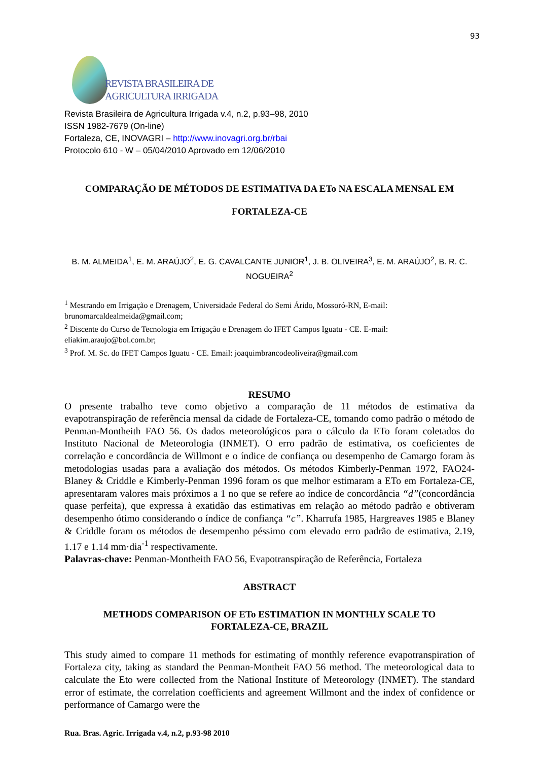93
REVISTA BRASILEIRA DE
AGRICULTURA IRRIGADA
Revista Brasileira de Agricultura Irrigada v.4, n.2, p.93–98, 2010
ISSN 1982-7679 (On-line)
Fortaleza, CE, INOVAGRI – http://www.inovagri.org.br/rbai
Protocolo 610 - W – 05/04/2010 Aprovado em 12/06/2010
COMPARAÇÃO DE MÉTODOS DE ESTIMATIVA DA ETo NA ESCALA MENSAL EM
FORTALEZA-CE
B. M. ALMEIDA<sup>1</sup>, E. M. ARAÚJO<sup>2</sup>, E. G. CAVALCANTE JUNIOR<sup>1</sup>, J. B. OLIVEIRA<sup>3</sup>, E. M. ARAÚJO<sup>2</sup>, B. R. C. NOGUEIRA<sup>2</sup>
<sup>1</sup> Mestrando em Irrigação e Drenagem, Universidade Federal do Semi Árido, Mossoró-RN, E-mail: brunomarcaldealmeida@gmail.com;
<sup>2</sup> Discente do Curso de Tecnologia em Irrigação e Drenagem do IFET Campos Iguatu - CE. E-mail: eliakim.araujo@bol.com.br;
<sup>3</sup> Prof. M. Sc. do IFET Campos Iguatu - CE. Email: joaquimbrancodeoliveira@gmail.com
RESUMO
O presente trabalho teve como objetivo a comparação de 11 métodos de estimativa da evapotranspiração de referência mensal da cidade de Fortaleza-CE, tomando como padrão o método de Penman-Montheith FAO 56. Os dados meteorológicos para o cálculo da ETo foram coletados do Instituto Nacional de Meteorologia (INMET). O erro padrão de estimativa, os coeficientes de correlação e concordância de Willmont e o índice de confiança ou desempenho de Camargo foram às metodologias usadas para a avaliação dos métodos. Os métodos Kimberly-Penman 1972, FAO24-Blaney & Criddle e Kimberly-Penman 1996 foram os que melhor estimaram a ETo em Fortaleza-CE, apresentaram valores mais próximos a 1 no que se refere ao índice de concordância “d”(concordância quase perfeita), que expressa à exatidão das estimativas em relação ao método padrão e obtiveram desempenho ótimo considerando o índice de confiança “c”. Kharrufa 1985, Hargreaves 1985 e Blaney & Criddle foram os métodos de desempenho péssimo com elevado erro padrão de estimativa, 2.19, 1.17 e 1.14 mm·dia<sup>-1</sup> respectivamente.
Palavras-chave: Penman-Montheith FAO 56, Evapotranspiração de Referência, Fortaleza
ABSTRACT
METHODS COMPARISON OF ETo ESTIMATION IN MONTHLY SCALE TO
FORTALEZA-CE, BRAZIL
This study aimed to compare 11 methods for estimating of monthly reference evapotranspiration of Fortaleza city, taking as standard the Penman-Montheit FAO 56 method. The meteorological data to calculate the Eto were collected from the National Institute of Meteorology (INMET). The standard error of estimate, the correlation coefficients and agreement Willmont and the index of confidence or performance of Camargo were the
Rua. Bras. Agric. Irrigada v.4, n.2, p.93-98 2010